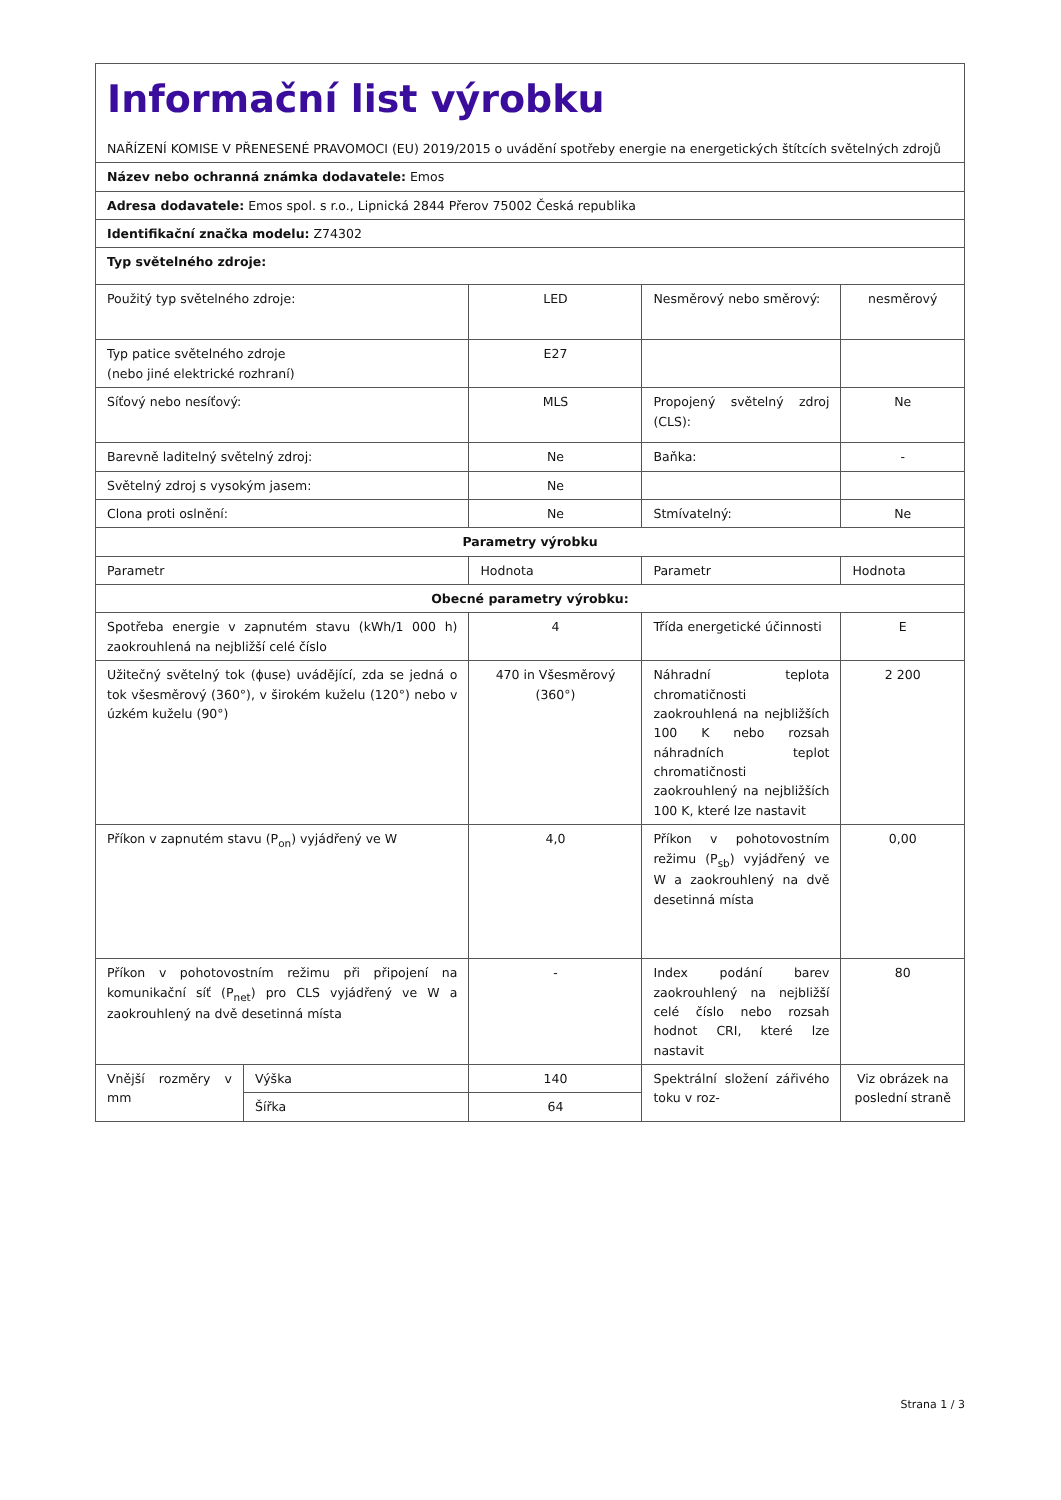| Informační list výrobku NAŘÍZENÍ KOMISE V PŘENESENÉ PRAVOMOCI (EU) 2019/2015 o uvádění spotřeby energie na energetických štítcích světelných zdrojů | | | | |
| Název nebo ochranná známka dodavatele: Emos | | | | |
| Adresa dodavatele: Emos spol. s r.o., Lipnická 2844 Přerov 75002 Česká republika | | | | |
| Identifikační značka modelu: Z74302 | | | | |
| Typ světelného zdroje: | | | | |
| Použitý typ světelného zdroje: | | LED | Nesměrový nebo směrový: | nesměrový |
| Typ patice světelného zdroje (nebo jiné elektrické rozhraní) | | E27 | | |
| Síťový nebo nesíťový: | | MLS | Propojený světelný zdroj (CLS): | Ne |
| Barevně laditelný světelný zdroj: | | Ne | Baňka: | - |
| Světelný zdroj s vysokým jasem: | | Ne | | |
| Clona proti oslnění: | | Ne | Stmívatelný: | Ne |
| Parametry výrobku | | | | |
| Parametr | | Hodnota | Parametr | Hodnota |
| Obecné parametry výrobku: | | | | |
| Spotřeba energie v zapnutém stavu (kWh/1 000 h) zaokrouhlená na nejbližší celé číslo | | 4 | Třída energetické účinnosti | E |
| Užitečný světelný tok (ɸuse) uvádějící, zda se jedná o tok všesměrový (360°), v širokém kuželu (120°) nebo v úzkém kuželu (90°) | | 470 in Všesměrový (360°) | Náhradní teplota chromatičnosti zaokrouhlená na nejbližších 100 K nebo rozsah náhradních teplot chromatičnosti zaokrouhlený na nejbližších 100 K, které lze nastavit | 2 200 |
| Příkon v zapnutém stavu (P<sub>on</sub>) vyjádřený ve W | | 4,0 | Příkon v pohotovostním režimu (P<sub>sb</sub>) vyjádřený ve W a zaokrouhlený na dvě desetinná místa | 0,00 |
| Příkon v pohotovostním režimu při připojení na komunikační síť (P<sub>net</sub>) pro CLS vyjádřený ve W a zaokrouhlený na dvě desetinná místa | | - | Index podání barev zaokrouhlený na nejbližší celé číslo nebo rozsah hodnot CRI, které lze nastavit | 80 |
| Vnější rozměry v mm | Výška | 140 | Spektrální složení zářivého toku v roz- | Viz obrázek na poslední straně |
| | Šířka | 64 | | |
Strana 1 / 3